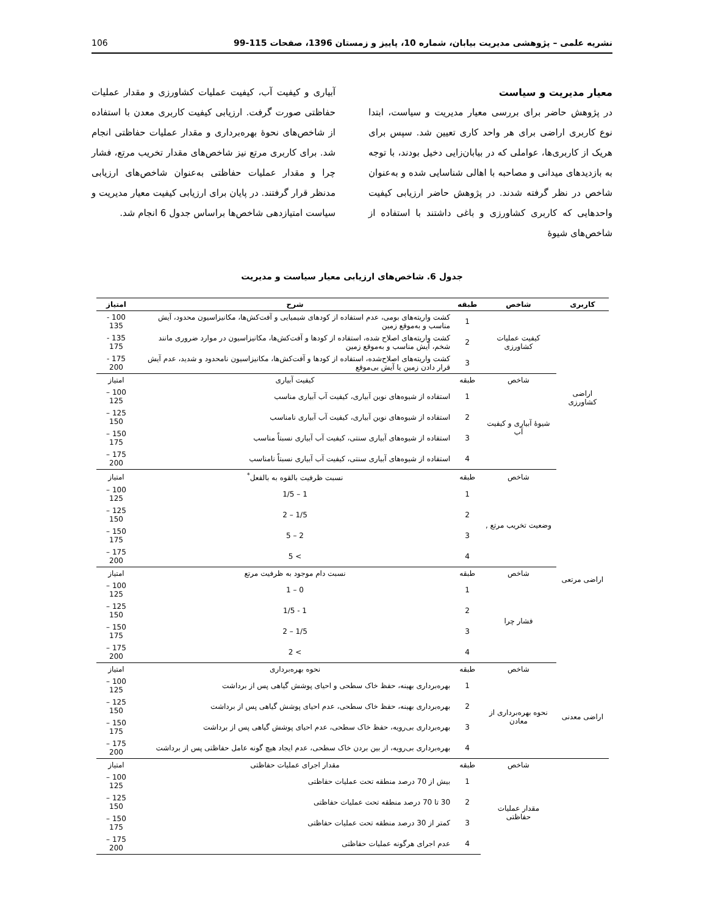نشریه علمی – پژوهشی مدیریت بیابان، شماره 10، پاییز و زمستان 1396، صفحات 115-99 106
معیار مدیریت و سیاست
در پژوهش حاضر برای بررسی معیار مدیریت و سیاست، ابتدا نوع کاربری اراضی برای هر واحد کاری تعیین شد. سپس برای هریک از کاربری‌ها، عواملی که در بیابان‌زایی دخیل بودند، با توجه به بازدیدهای میدانی و مصاحبه با اهالی شناسایی شده و به‌عنوان شاخص در نظر گرفته شدند. در پژوهش حاضر ارزیابی کیفیت واحدهایی که کاربری کشاورزی و باغی داشتند با استفاده از شاخص‌های شیوهٔ
آبیاری و کیفیت آب، کیفیت عملیات کشاورزی و مقدار عملیات حفاظتی صورت گرفت. ارزیابی کیفیت کاربری معدن با استفاده از شاخص‌های نحوهٔ بهره‌برداری و مقدار عملیات حفاظتی انجام شد. برای کاربری مرتع نیز شاخص‌های مقدار تخریب مرتع، فشار چرا و مقدار عملیات حفاظتی به‌عنوان شاخص‌های ارزیابی مدنظر قرار گرفتند. در پایان برای ارزیابی کیفیت معیار مدیریت و سیاست امتیازدهی شاخص‌ها براساس جدول 6 انجام شد.
جدول 6. شاخص‌های ارزیابی معیار سیاست و مدیریت
| کاربری | شاخص | طبقه | شرح | امتیاز |
| --- | --- | --- | --- | --- |
| اراضی کشاورزی | کیفیت عملیات کشاورزی | 1 | کشت واریته‌های بومی، عدم استفاده از کودهای شیمیایی و آفت‌کش‌ها، مکانیزاسیون محدود، آیش مناسب و به‌موقع زمین | 100 - 135 |
| | | 2 | کشت واریته‌های اصلاح شده، استفاده از کودها و آفت‌کش‌ها، مکانیزاسیون در موارد ضروری مانند شخم، آیش مناسب و به‌موقع زمین | 135 - 175 |
| | | 3 | کشت واریته‌های اصلاح‌شده، استفاده از کودها و آفت‌کش‌ها، مکانیزاسیون نامحدود و شدید، عدم آیش قرار دادن زمین یا آیش بی‌موقع | 175 - 200 |
| | شاخص | طبقه | کیفیت آبیاری | امتیاز |
| | شیوهٔ آبیاری و کیفیت آب | 1 | استفاده از شیوه‌های نوین آبیاری، کیفیت آب آبیاری مناسب | 100 – 125 |
| | | 2 | استفاده از شیوه‌های نوین آبیاری، کیفیت آب آبیاری نامناسب | 125 – 150 |
| | | 3 | استفاده از شیوه‌های آبیاری سنتی، کیفیت آب آبیاری نسبتاً مناسب | 150 – 175 |
| | | 4 | استفاده از شیوه‌های آبیاری سنتی، کیفیت آب آبیاری نسبتاً نامناسب | 175 – 200 |
| | شاخص | طبقه | نسبت ظرفیت بالقوه به بالفعل<sup>*</sup> | امتیاز |
| اراضی مرتعی | وضعیت تخریب مرتع , | 1 | 1 – 1/5 | 100 – 125 |
| | | 2 | 1/5 – 2 | 125 – 150 |
| | | 3 | 2 – 5 | 150 – 175 |
| | | 4 | > 5 | 175 – 200 |
| | شاخص | طبقه | نسبت دام موجود به ظرفیت مرتع | امتیاز |
| | فشار چرا | 1 | 0 – 1 | 100 – 125 |
| | | 2 | 1 - 1/5 | 125 – 150 |
| | | 3 | 1/5 – 2 | 150 – 175 |
| | | 4 | > 2 | 175 – 200 |
| | شاخص | طبقه | نحوه بهره‌برداری | امتیاز |
| اراضی معدنی | نحوه بهره‌برداری از معادن | 1 | بهره‌برداری بهینه، حفظ خاک سطحی و احیای پوشش گیاهی پس از برداشت | 100 – 125 |
| | | 2 | بهره‌برداری بهینه، حفظ خاک سطحی، عدم احیای پوشش گیاهی پس از برداشت | 125 – 150 |
| | | 3 | بهره‌برداری بی‌رویه، حفظ خاک سطحی، عدم احیای پوشش گیاهی پس از برداشت | 150 – 175 |
| | | 4 | بهره‌برداری بی‌رویه، از بین بردن خاک سطحی، عدم ایجاد هیچ گونه عامل حفاظتی پس از برداشت | 175 – 200 |
| | شاخص | طبقه | مقدار اجرای عملیات حفاظتی | امتیاز |
| | مقدار عملیات حفاظتی | 1 | بیش از 70 درصد منطقه تحت عملیات حفاظتی | 100 – 125 |
| | | 2 | 30 تا 70 درصد منطقه تحت عملیات حفاظتی | 125 – 150 |
| | | 3 | کمتر از 30 درصد منطقه تحت عملیات حفاظتی | 150 – 175 |
| | | 4 | عدم اجرای هرگونه عملیات حفاظتی | 175 – 200 |